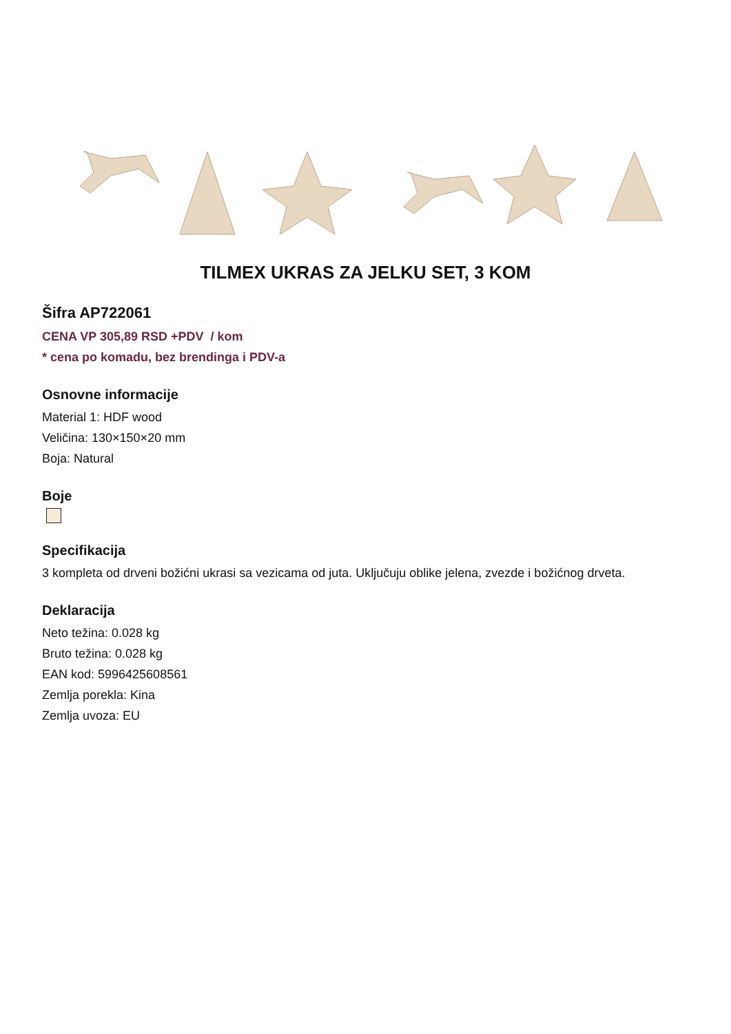TILMEX UKRAS ZA JELKU SET, 3 KOM
Šifra AP722061
CENA VP 305,89 RSD +PDV / kom
* cena po komadu, bez brendinga i PDV-a
Osnovne informacije
Material 1: HDF wood
Veličina: 130×150×20 mm
Boja: Natural
Boje
Specifikacija
3 kompleta od drveni božićni ukrasi sa vezicama od juta. Uključuju oblike jelena, zvezde i božićnog drveta.
Deklaracija
Neto težina: 0.028 kg
Bruto težina: 0.028 kg
EAN kod: 5996425608561
Zemlja porekla: Kina
Zemlja uvoza: EU